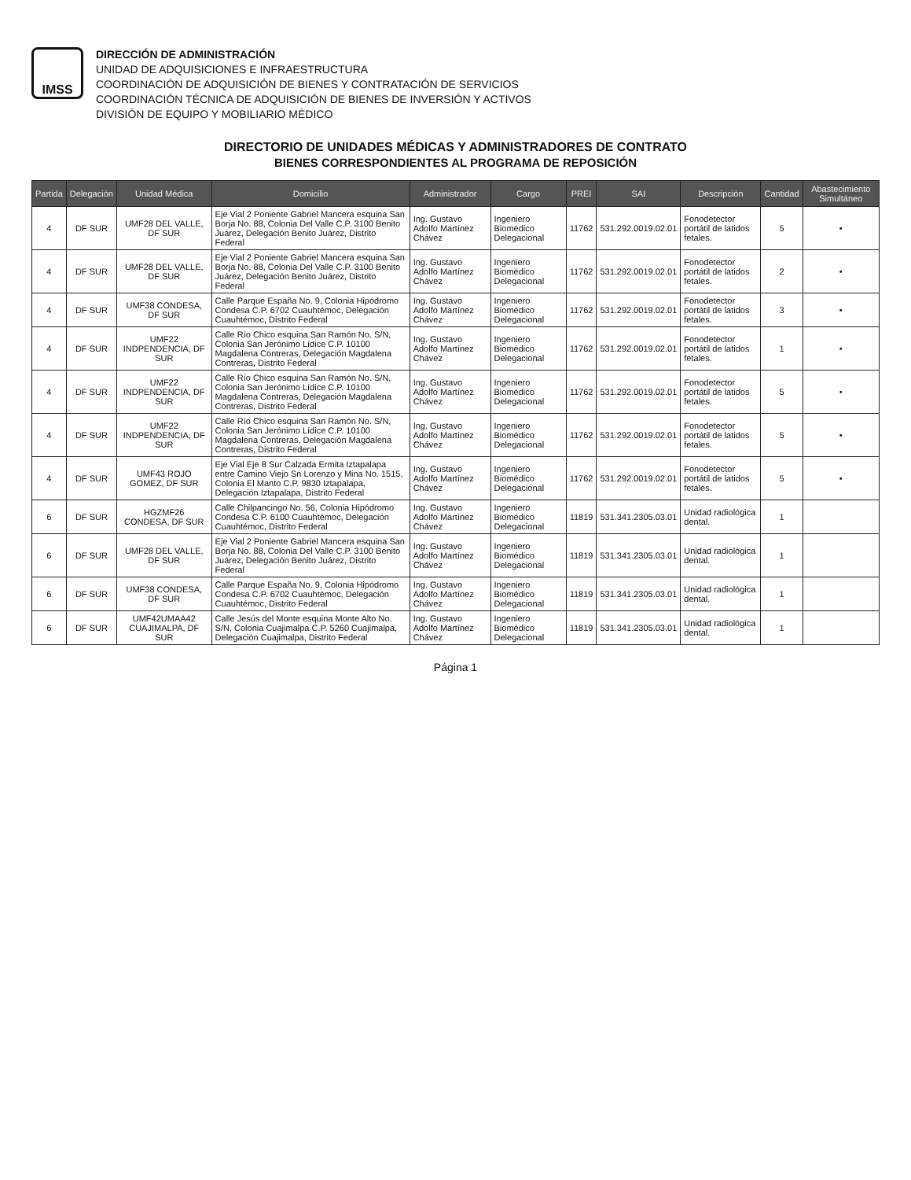IMSS
DIRECCIÓN DE ADMINISTRACIÓN
UNIDAD DE ADQUISICIONES E INFRAESTRUCTURA
COORDINACIÓN DE ADQUISICIÓN DE BIENES Y CONTRATACIÓN DE SERVICIOS
COORDINACIÓN TÉCNICA DE ADQUISICIÓN DE BIENES DE INVERSIÓN Y ACTIVOS
DIVISIÓN DE EQUIPO Y MOBILIARIO MÉDICO
DIRECTORIO DE UNIDADES MÉDICAS Y ADMINISTRADORES DE CONTRATO
BIENES CORRESPONDIENTES AL PROGRAMA DE REPOSICIÓN
| Partida | Delegación | Unidad Médica | Domicilio | Administrador | Cargo | PREI | SAI | Descripción | Cantidad | Abastecimiento Simultáneo |
| --- | --- | --- | --- | --- | --- | --- | --- | --- | --- | --- |
| 4 | DF SUR | UMF28 DEL VALLE, DF SUR | Eje Vial 2 Poniente Gabriel Mancera esquina San Borja No. 88, Colonia Del Valle C.P. 3100 Benito Juárez, Delegación Benito Juárez, Distrito Federal | Ing. Gustavo Adolfo Martínez Chávez | Ingeniero Biomédico Delegacional | 11762 | 531.292.0019.02.01 | Fonodetector portátil de latidos fetales. | 5 | • |
| 4 | DF SUR | UMF28 DEL VALLE, DF SUR | Eje Vial 2 Poniente Gabriel Mancera esquina San Borja No. 88, Colonia Del Valle C.P. 3100 Benito Juárez, Delegación Benito Juárez, Distrito Federal | Ing. Gustavo Adolfo Martínez Chávez | Ingeniero Biomédico Delegacional | 11762 | 531.292.0019.02.01 | Fonodetector portátil de latidos fetales. | 2 | • |
| 4 | DF SUR | UMF38 CONDESA, DF SUR | Calle Parque España No. 9, Colonia Hipódromo Condesa C.P. 6702 Cuauhtémoc, Delegación Cuauhtémoc, Distrito Federal | Ing. Gustavo Adolfo Martínez Chávez | Ingeniero Biomédico Delegacional | 11762 | 531.292.0019.02.01 | Fonodetector portátil de latidos fetales. | 3 | • |
| 4 | DF SUR | UMF22 INDPENDENCIA, DF SUR | Calle Río Chico esquina San Ramón No. S/N, Colonia San Jerónimo Lídice C.P. 10100 Magdalena Contreras, Delegación Magdalena Contreras, Distrito Federal | Ing. Gustavo Adolfo Martínez Chávez | Ingeniero Biomédico Delegacional | 11762 | 531.292.0019.02.01 | Fonodetector portátil de latidos fetales. | 1 | • |
| 4 | DF SUR | UMF22 INDPENDENCIA, DF SUR | Calle Río Chico esquina San Ramón No. S/N, Colonia San Jerónimo Lídice C.P. 10100 Magdalena Contreras, Delegación Magdalena Contreras, Distrito Federal | Ing. Gustavo Adolfo Martínez Chávez | Ingeniero Biomédico Delegacional | 11762 | 531.292.0019.02.01 | Fonodetector portátil de latidos fetales. | 5 | • |
| 4 | DF SUR | UMF22 INDPENDENCIA, DF SUR | Calle Río Chico esquina San Ramón No. S/N, Colonia San Jerónimo Lídice C.P. 10100 Magdalena Contreras, Delegación Magdalena Contreras, Distrito Federal | Ing. Gustavo Adolfo Martínez Chávez | Ingeniero Biomédico Delegacional | 11762 | 531.292.0019.02.01 | Fonodetector portátil de latidos fetales. | 5 | • |
| 4 | DF SUR | UMF43 ROJO GOMEZ, DF SUR | Eje Vial Eje 8 Sur Calzada Ermita Iztapalapa entre Camino Viejo Sn Lorenzo y Mina No. 1515, Colonia El Manto C.P. 9830 Iztapalapa, Delegación Iztapalapa, Distrito Federal | Ing. Gustavo Adolfo Martínez Chávez | Ingeniero Biomédico Delegacional | 11762 | 531.292.0019.02.01 | Fonodetector portátil de latidos fetales. | 5 | • |
| 6 | DF SUR | HGZMF26 CONDESA, DF SUR | Calle Chilpancingo No. 56, Colonia Hipódromo Condesa C.P. 6100 Cuauhtémoc, Delegación Cuauhtémoc, Distrito Federal | Ing. Gustavo Adolfo Martínez Chávez | Ingeniero Biomédico Delegacional | 11819 | 531.341.2305.03.01 | Unidad radiológica dental. | 1 | |
| 6 | DF SUR | UMF28 DEL VALLE, DF SUR | Eje Vial 2 Poniente Gabriel Mancera esquina San Borja No. 88, Colonia Del Valle C.P. 3100 Benito Juárez, Delegación Benito Juárez, Distrito Federal | Ing. Gustavo Adolfo Martínez Chávez | Ingeniero Biomédico Delegacional | 11819 | 531.341.2305.03.01 | Unidad radiológica dental. | 1 | |
| 6 | DF SUR | UMF38 CONDESA, DF SUR | Calle Parque España No. 9, Colonia Hipódromo Condesa C.P. 6702 Cuauhtémoc, Delegación Cuauhtémoc, Distrito Federal | Ing. Gustavo Adolfo Martínez Chávez | Ingeniero Biomédico Delegacional | 11819 | 531.341.2305.03.01 | Unidad radiológica dental. | 1 | |
| 6 | DF SUR | UMF42UMAA42 CUAJIMALPA, DF SUR | Calle Jesús del Monte esquina Monte Alto No. S/N, Colonia Cuajimalpa C.P. 5260 Cuajimalpa, Delegación Cuajimalpa, Distrito Federal | Ing. Gustavo Adolfo Martínez Chávez | Ingeniero Biomédico Delegacional | 11819 | 531.341.2305.03.01 | Unidad radiológica dental. | 1 | |
Página 1